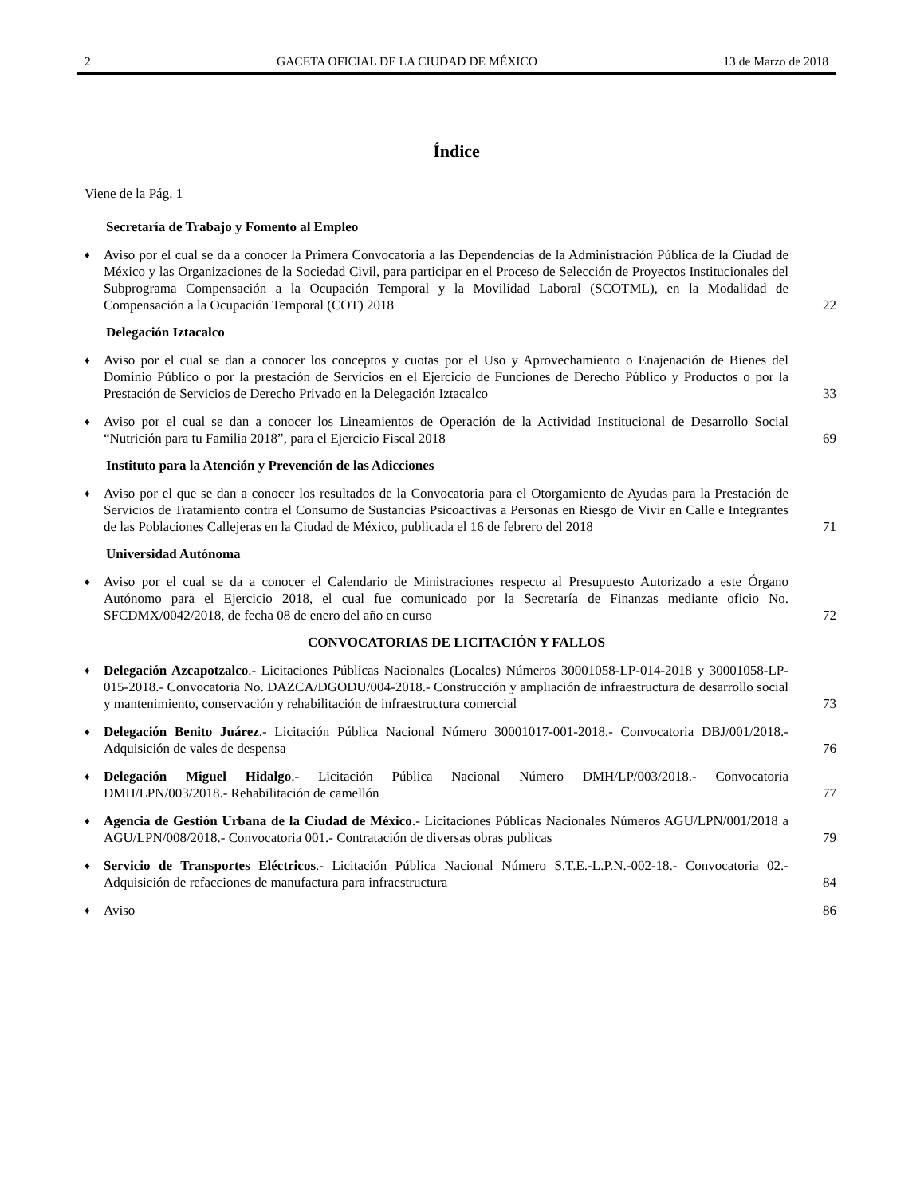2 GACETA OFICIAL DE LA CIUDAD DE MÉXICO 13 de Marzo de 2018
Índice
Viene de la Pág. 1
Secretaría de Trabajo y Fomento al Empleo
♦ Aviso por el cual se da a conocer la Primera Convocatoria a las Dependencias de la Administración Pública de la Ciudad de México y las Organizaciones de la Sociedad Civil, para participar en el Proceso de Selección de Proyectos Institucionales del Subprograma Compensación a la Ocupación Temporal y la Movilidad Laboral (SCOTML), en la Modalidad de Compensación a la Ocupación Temporal (COT) 2018 22
Delegación Iztacalco
♦ Aviso por el cual se dan a conocer los conceptos y cuotas por el Uso y Aprovechamiento o Enajenación de Bienes del Dominio Público o por la prestación de Servicios en el Ejercicio de Funciones de Derecho Público y Productos o por la Prestación de Servicios de Derecho Privado en la Delegación Iztacalco 33
♦ Aviso por el cual se dan a conocer los Lineamientos de Operación de la Actividad Institucional de Desarrollo Social “Nutrición para tu Familia 2018”, para el Ejercicio Fiscal 2018 69
Instituto para la Atención y Prevención de las Adicciones
♦ Aviso por el que se dan a conocer los resultados de la Convocatoria para el Otorgamiento de Ayudas para la Prestación de Servicios de Tratamiento contra el Consumo de Sustancias Psicoactivas a Personas en Riesgo de Vivir en Calle e Integrantes de las Poblaciones Callejeras en la Ciudad de México, publicada el 16 de febrero del 2018 71
Universidad Autónoma
♦ Aviso por el cual se da a conocer el Calendario de Ministraciones respecto al Presupuesto Autorizado a este Órgano Autónomo para el Ejercicio 2018, el cual fue comunicado por la Secretaría de Finanzas mediante oficio No. SFCDMX/0042/2018, de fecha 08 de enero del año en curso 72
CONVOCATORIAS DE LICITACIÓN Y FALLOS
♦ Delegación Azcapotzalco.- Licitaciones Públicas Nacionales (Locales) Números 30001058-LP-014-2018 y 30001058-LP-015-2018.- Convocatoria No. DAZCA/DGODU/004-2018.- Construcción y ampliación de infraestructura de desarrollo social y mantenimiento, conservación y rehabilitación de infraestructura comercial 73
♦ Delegación Benito Juárez.- Licitación Pública Nacional Número 30001017-001-2018.- Convocatoria DBJ/001/2018.- Adquisición de vales de despensa 76
♦ Delegación Miguel Hidalgo.- Licitación Pública Nacional Número DMH/LP/003/2018.- Convocatoria DMH/LPN/003/2018.- Rehabilitación de camellón 77
♦ Agencia de Gestión Urbana de la Ciudad de México.- Licitaciones Públicas Nacionales Números AGU/LPN/001/2018 a AGU/LPN/008/2018.- Convocatoria 001.- Contratación de diversas obras publicas 79
♦ Servicio de Transportes Eléctricos.- Licitación Pública Nacional Número S.T.E.-L.P.N.-002-18.- Convocatoria 02.- Adquisición de refacciones de manufactura para infraestructura 84
♦ Aviso 86